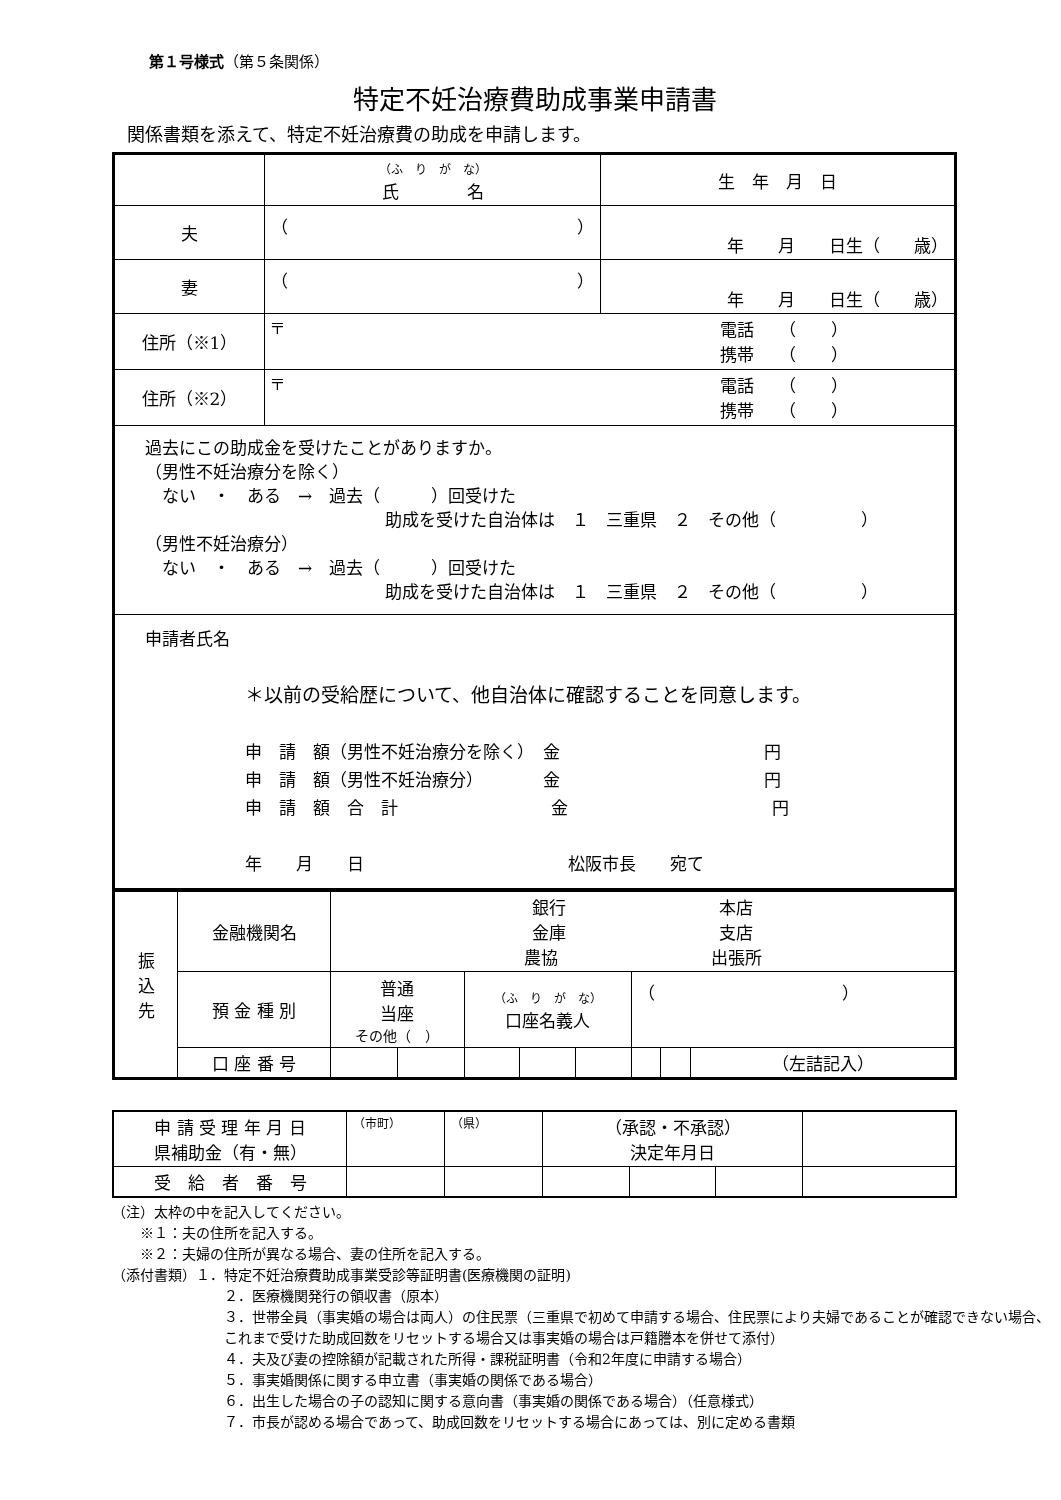第１号様式（第５条関係）
特定不妊治療費助成事業申請書
関係書類を添えて、特定不妊治療費の助成を申請します。
| | （ふ り が な） 氏 名 | 生 年 月 日 |
| 夫 | （ ） | 年 月 日生（ 歳） |
| 妻 | （ ） | 年 月 日生（ 歳） |
| 住所（※1） | 〒 電話 （ ） 携帯 （ ） | |
| 住所（※2） | 〒 電話 （ ） 携帯 （ ） | |
| 過去にこの助成金を受けたことがありますか。 （男性不妊治療分を除く） ない ・ ある → 過去（ ）回受けた 助成を受けた自治体は １ 三重県 ２ その他（ ） （男性不妊治療分） ない ・ ある → 過去（ ）回受けた 助成を受けた自治体は １ 三重県 ２ その他（ ） | | |
| 申請者氏名 ＊以前の受給歴について、他自治体に確認することを同意します。 申 請 額（男性不妊治療分を除く） 金 円 申 請 額（男性不妊治療分） 金 円 申 請 額 合 計 金 円 年 月 日 松阪市長 宛て | | |
| 振 込 先 | 金融機関名 | 銀行 本店 金庫 支店 農協 出張所 | | | | | | | |
| | 預 金 種 別 | 普通 当座 その他（ ） | | （ふ り が な） 口座名義人 | | | （ ） | | |
| | 口 座 番 号 | | | | | | | | （左詰記入） |
| 申 請 受 理 年 月 日 県補助金（有・無） | （市町） | （県） | （承認・不承認） 決定年月日 | | | |
| 受 給 者 番 号 | | | | | | |
（注）太枠の中を記入してください。
　　※１：夫の住所を記入する。
　　※２：夫婦の住所が異なる場合、妻の住所を記入する。
（添付書類）１．特定不妊治療費助成事業受診等証明書(医療機関の証明)
２．医療機関発行の領収書（原本）
３．世帯全員（事実婚の場合は両人）の住民票（三重県で初めて申請する場合、住民票により夫婦であることが確認できない場合、これまで受けた助成回数をリセットする場合又は事実婚の場合は戸籍謄本を併せて添付）
４．夫及び妻の控除額が記載された所得・課税証明書（令和2年度に申請する場合）
５．事実婚関係に関する申立書（事実婚の関係である場合）
６．出生した場合の子の認知に関する意向書（事実婚の関係である場合）（任意様式）
７．市長が認める場合であって、助成回数をリセットする場合にあっては、別に定める書類